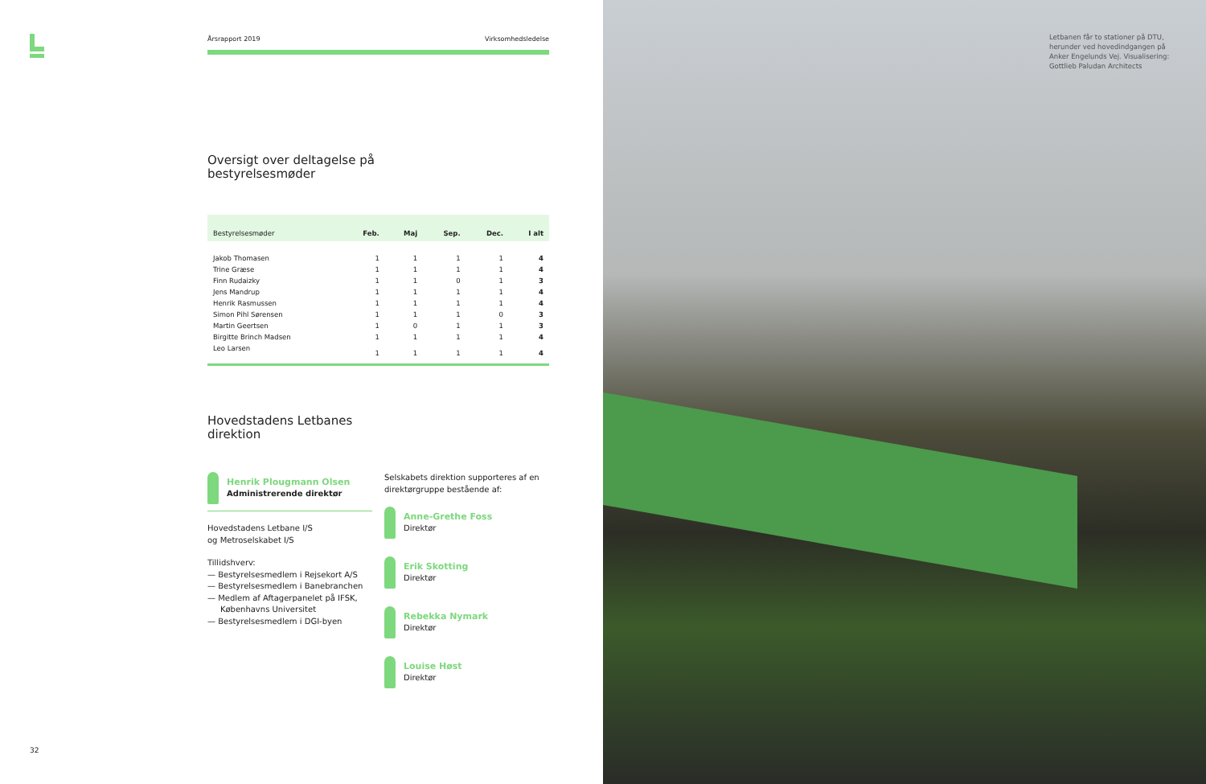Årsrapport 2019 Virksomhedsledelse
Oversigt over deltagelse på
bestyrelsesmøder
| Bestyrelsesmøder | Feb. | Maj | Sep. | Dec. | I alt |
| --- | --- | --- | --- | --- | --- |
| Jakob Thomasen | 1 | 1 | 1 | 1 | 4 |
| Trine Græse | 1 | 1 | 1 | 1 | 4 |
| Finn Rudaizky | 1 | 1 | 0 | 1 | 3 |
| Jens Mandrup | 1 | 1 | 1 | 1 | 4 |
| Henrik Rasmussen | 1 | 1 | 1 | 1 | 4 |
| Simon Pihl Sørensen | 1 | 1 | 1 | 0 | 3 |
| Martin Geertsen | 1 | 0 | 1 | 1 | 3 |
| Birgitte Brinch Madsen | 1 | 1 | 1 | 1 | 4 |
| Leo Larsen | 1 | 1 | 1 | 1 | 4 |
Hovedstadens Letbanes
direktion
Henrik Plougmann Olsen
Administrerende direktør
Hovedstadens Letbane I/S
og Metroselskabet I/S
Tillidshverv:
— Bestyrelsesmedlem i Rejsekort A/S
— Bestyrelsesmedlem i Banebranchen
— Medlem af Aftagerpanelet på IFSK,
Københavns Universitet
— Bestyrelsesmedlem i DGI-byen
Selskabets direktion supporteres af en direktørgruppe bestående af:
Anne-Grethe Foss
Direktør
Erik Skotting
Direktør
Rebekka Nymark
Direktør
Louise Høst
Direktør
32
Letbanen får to stationer på DTU, herunder ved hovedindgangen på Anker Engelunds Vej. Visualisering: Gottlieb Paludan Architects